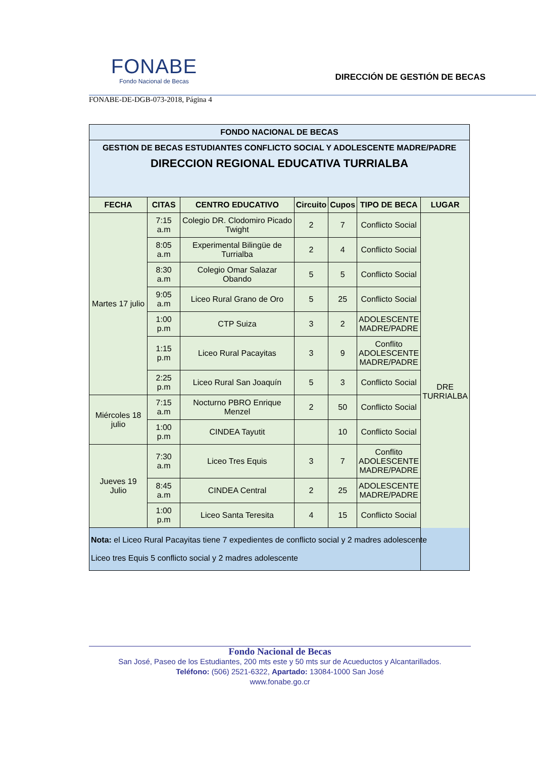FONABE
Fondo Nacional de Becas
DIRECCIÓN DE GESTIÓN DE BECAS
FONABE-DE-DGB-073-2018, Página 4
| FONDO NACIONAL DE BECAS | | | | | | |
| GESTION DE BECAS ESTUDIANTES CONFLICTO SOCIAL Y ADOLESCENTE MADRE/PADRE DIRECCION REGIONAL EDUCATIVA TURRIALBA | | | | | | |
| FECHA | CITAS | CENTRO EDUCATIVO | Circuito | Cupos | TIPO DE BECA | LUGAR |
| Martes 17 julio | 7:15 a.m | Colegio DR. Clodomiro Picado Twight | 2 | 7 | Conflicto Social | DRE TURRIALBA |
| | 8:05 a.m | Experimental Bilingüe de Turrialba | 2 | 4 | Conflicto Social | |
| | 8:30 a.m | Colegio Omar Salazar Obando | 5 | 5 | Conflicto Social | |
| | 9:05 a.m | Liceo Rural Grano de Oro | 5 | 25 | Conflicto Social | |
| | 1:00 p.m | CTP Suiza | 3 | 2 | ADOLESCENTE MADRE/PADRE | |
| | 1:15 p.m | Liceo Rural Pacayitas | 3 | 9 | Conflito ADOLESCENTE MADRE/PADRE | |
| | 2:25 p.m | Liceo Rural San Joaquín | 5 | 3 | Conflicto Social | |
| Miércoles 18 julio | 7:15 a.m | Nocturno PBRO Enrique Menzel | 2 | 50 | Conflicto Social | |
| | 1:00 p.m | CINDEA Tayutit | | 10 | Conflicto Social | |
| Jueves 19 Julio | 7:30 a.m | Liceo Tres Equis | 3 | 7 | Conflito ADOLESCENTE MADRE/PADRE | |
| | 8:45 a.m | CINDEA Central | 2 | 25 | ADOLESCENTE MADRE/PADRE | |
| | 1:00 p.m | Liceo Santa Teresita | 4 | 15 | Conflicto Social | |
| Nota: el Liceo Rural Pacayitas tiene 7 expedientes de conflicto social y 2 madres adolescente Liceo tres Equis 5 conflicto social y 2 madres adolescente | | | | | | |
Fondo Nacional de Becas
San José, Paseo de los Estudiantes, 200 mts este y 50 mts sur de Acueductos y Alcantarillados.
Teléfono: (506) 2521-6322, Apartado: 13084-1000 San José
www.fonabe.go.cr